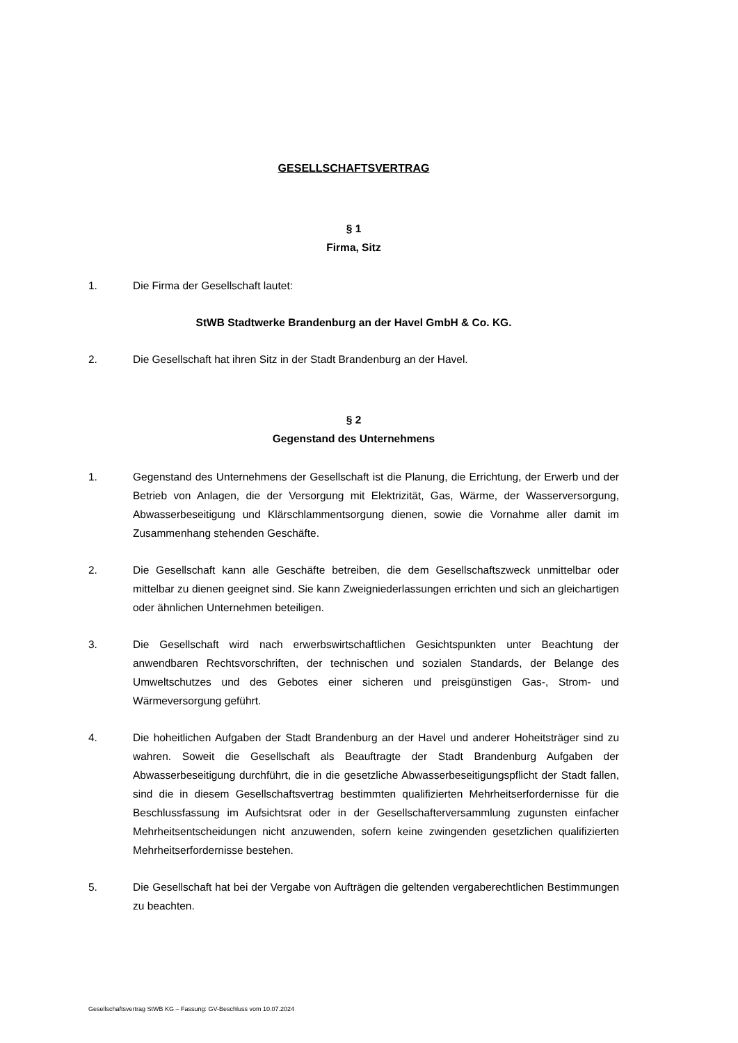GESELLSCHAFTSVERTRAG
§ 1
Firma, Sitz
1. Die Firma der Gesellschaft lautet:
StWB Stadtwerke Brandenburg an der Havel GmbH & Co. KG.
2. Die Gesellschaft hat ihren Sitz in der Stadt Brandenburg an der Havel.
§ 2
Gegenstand des Unternehmens
1. Gegenstand des Unternehmens der Gesellschaft ist die Planung, die Errichtung, der Erwerb und der Betrieb von Anlagen, die der Versorgung mit Elektrizität, Gas, Wärme, der Wasserversorgung, Abwasserbeseitigung und Klärschlammentsorgung dienen, sowie die Vornahme aller damit im Zusammenhang stehenden Geschäfte.
2. Die Gesellschaft kann alle Geschäfte betreiben, die dem Gesellschaftszweck unmittelbar oder mittelbar zu dienen geeignet sind. Sie kann Zweigniederlassungen errichten und sich an gleichartigen oder ähnlichen Unternehmen beteiligen.
3. Die Gesellschaft wird nach erwerbswirtschaftlichen Gesichtspunkten unter Beachtung der anwendbaren Rechtsvorschriften, der technischen und sozialen Standards, der Belange des Umweltschutzes und des Gebotes einer sicheren und preisgünstigen Gas-, Strom- und Wärmeversorgung geführt.
4. Die hoheitlichen Aufgaben der Stadt Brandenburg an der Havel und anderer Hoheitsträger sind zu wahren. Soweit die Gesellschaft als Beauftragte der Stadt Brandenburg Aufgaben der Abwasserbeseitigung durchführt, die in die gesetzliche Abwasserbeseitigungspflicht der Stadt fallen, sind die in diesem Gesellschaftsvertrag bestimmten qualifizierten Mehrheitserfordernisse für die Beschlussfassung im Aufsichtsrat oder in der Gesellschafterversammlung zugunsten einfacher Mehrheitsentscheidungen nicht anzuwenden, sofern keine zwingenden gesetzlichen qualifizierten Mehrheitserfordernisse bestehen.
5. Die Gesellschaft hat bei der Vergabe von Aufträgen die geltenden vergaberechtlichen Bestimmungen zu beachten.
Gesellschaftsvertrag StWB KG – Fassung: GV-Beschluss vom 10.07.2024